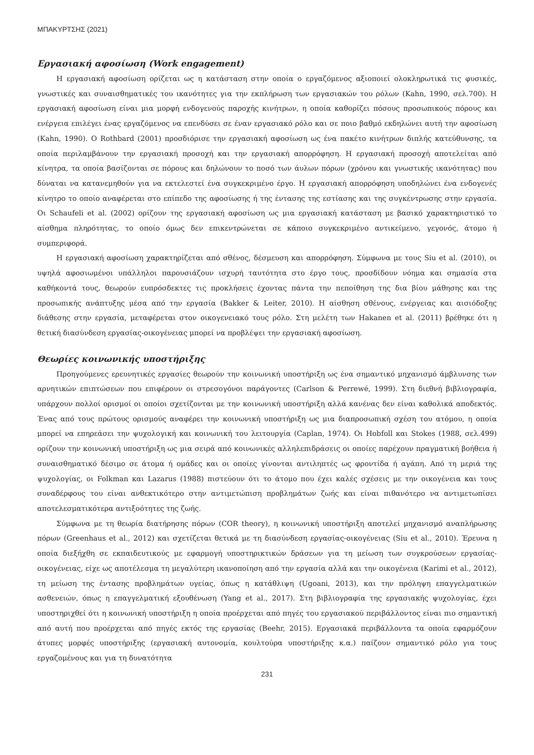ΜΠΑΚΥΡΤΣΗΣ (2021)
Εργασιακή αφοσίωση (Work engagement)
Η εργασιακή αφοσίωση ορίζεται ως η κατάσταση στην οποία ο εργαζόμενος αξιοποιεί ολοκληρωτικά τις φυσικές, γνωστικές και συναισθηματικές του ικανότητες για την εκπλήρωση των εργασιακών του ρόλων (Kahn, 1990, σελ.700). Η εργασιακή αφοσίωση είναι μια μορφή ενδογενούς παροχής κινήτρων, η οποία καθορίζει πόσους προσωπικούς πόρους και ενέργεια επιλέγει ένας εργαζόμενος να επενδύσει σε έναν εργασιακό ρόλο και σε ποιο βαθμό εκδηλώνει αυτή την αφοσίωση (Kahn, 1990). Ο Rothbard (2001) προσδιόρισε την εργασιακή αφοσίωση ως ένα πακέτο κινήτρων διπλής κατεύθυνσης, τα οποία περιλαμβάνουν την εργασιακή προσοχή και την εργασιακή απορρόφηση. Η εργασιακή προσοχή αποτελείται από κίνητρα, τα οποία βασίζονται σε πόρους και δηλώνουν το ποσό των άυλων πόρων (χρόνου και γνωστικής ικανότητας) που δύναται να κατανεμηθούν για να εκτελεστεί ένα συγκεκριμένο έργο. Η εργασιακή απορρόφηση υποδηλώνει ένα ενδογενές κίνητρο το οποίο αναφέρεται στο επίπεδο της αφοσίωσης ή της έντασης της εστίασης και της συγκέντρωσης στην εργασία. Οι Schaufeli et al. (2002) ορίζουν της εργασιακή αφοσίωση ως μια εργασιακή κατάσταση με βασικό χαρακτηριστικό το αίσθημα πληρότητας, το οποίο όμως δεν επικεντρώνεται σε κάποιο συγκεκριμένο αντικείμενο, γεγονός, άτομο ή συμπεριφορά.
Η εργασιακή αφοσίωση χαρακτηρίζεται από σθένος, δέσμευση και απορρόφηση. Σύμφωνα με τους Siu et al. (2010), οι υψηλά αφοσιωμένοι υπάλληλοι παρουσιάζουν ισχυρή ταυτότητα στο έργο τους, προσδίδουν νόημα και σημασία στα καθήκοντά τους, θεωρούν ευπρόσδεκτες τις προκλήσεις έχοντας πάντα την πεποίθηση της δια βίου μάθησης και της προσωπικής ανάπτυξης μέσα από την εργασία (Bakker & Leiter, 2010). Η αίσθηση σθένους, ενέργειας και αισιόδοξης διάθεσης στην εργασία, μεταφέρεται στον οικογενειακό τους ρόλο. Στη μελέτη των Hakanen et al. (2011) βρέθηκε ότι η θετική διασύνδεση εργασίας-οικογένειας μπορεί να προβλέψει την εργασιακή αφοσίωση.
Θεωρίες κοινωνικής υποστήριξης
Προηγούμενες ερευνητικές εργασίες θεωρούν την κοινωνική υποστήριξη ως ένα σημαντικό μηχανισμό άμβλυνσης των αρνητικών επιπτώσεων που επιφέρουν οι στρεσογόνοι παράγοντες (Carlson & Perrewé, 1999). Στη διεθνή βιβλιογραφία, υπάρχουν πολλοί ορισμοί οι οποίοι σχετίζονται με την κοινωνική υποστήριξη αλλά κανένας δεν είναι καθολικά αποδεκτός. Ένας από τους πρώτους ορισμούς αναφέρει την κοινωνική υποστήριξη ως μια διαπροσωπική σχέση του ατόμου, η οποία μπορεί να επηρεάσει την ψυχολογική και κοινωνική του λειτουργία (Caplan, 1974). Οι Hobfoll και Stokes (1988, σελ.499) ορίζουν την κοινωνική υποστήριξη ως μια σειρά από κοινωνικές αλληλεπιδράσεις οι οποίες παρέχουν πραγματική βοήθεια ή συναισθηματικό δέσιμο σε άτομα ή ομάδες και οι οποίες γίνονται αντιληπτές ως φροντίδα ή αγάπη. Από τη μεριά της ψυχολογίας, οι Folkman και Lazarus (1988) πιστεύουν ότι το άτομο που έχει καλές σχέσεις με την οικογένεια και τους συναδέρφους του είναι ανθεκτικότερο στην αντιμετώπιση προβλημάτων ζωής και είναι πιθανότερο να αντιμετωπίσει αποτελεσματικότερα αντιξοότητες της ζωής.
Σύμφωνα με τη θεωρία διατήρησης πόρων (COR theory), η κοινωνική υποστήριξη αποτελεί μηχανισμό αναπλήρωσης πόρων (Greenhaus et al., 2012) και σχετίζεται θετικά με τη διασύνδεση εργασίας-οικογένειας (Siu et al., 2010). Έρευνα η οποία διεξήχθη σε εκπαιδευτικούς με εφαρμογή υποστηρικτικών δράσεων για τη μείωση των συγκρούσεων εργασίας-οικογένειας, είχε ως αποτέλεσμα τη μεγαλύτερη ικανοποίηση από την εργασία αλλά και την οικογένεια (Karimi et al., 2012), τη μείωση της έντασης προβλημάτων υγείας, όπως η κατάθλιψη (Ugoani, 2013), και την πρόληψη επαγγελματικών ασθενειών, όπως η επαγγελματική εξουθένωση (Yang et al., 2017). Στη βιβλιογραφία της εργασιακής ψυχολογίας, έχει υποστηριχθεί ότι η κοινωνική υποστήριξη η οποία προέρχεται από πηγές του εργασιακού περιβάλλοντος είναι πιο σημαντική από αυτή που προέρχεται από πηγές εκτός της εργασίας (Beehr, 2015). Εργασιακά περιβάλλοντα τα οποία εφαρμόζουν άτυπες μορφές υποστήριξης (εργασιακή αυτονομία, κουλτούρα υποστήριξης κ.α.) παίζουν σημαντικό ρόλο για τους εργαζομένους και για τη δυνατότητα
231